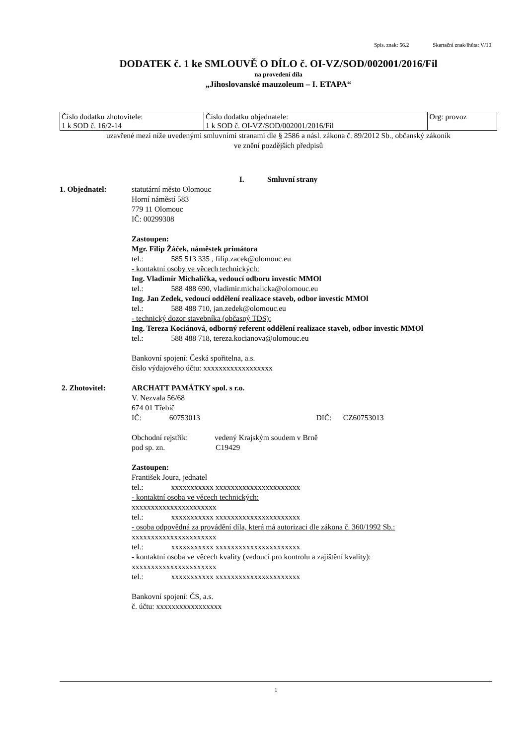Spis. znak: 56.2 Skartační znak/lhůta: V/10
DODATEK č. 1 ke SMLOUVĚ O DÍLO č. OI-VZ/SOD/002001/2016/Fil
na provedení díla
„Jihoslovanské mauzoleum – I. ETAPA“
| Číslo dodatku zhotovitele: 1 k SOD č. 16/2-14 | Číslo dodatku objednatele: 1 k SOD č. OI-VZ/SOD/002001/2016/Fil | Org: provoz |
uzavřené mezi níže uvedenými smluvními stranami dle § 2586 a násl. zákona č. 89/2012 Sb., občanský zákoník
ve znění pozdějších předpisů
I. Smluvní strany
1. Objednatel: statutární město Olomouc
Horní náměstí 583
779 11 Olomouc
IČ: 00299308
Zastoupen:
Mgr. Filip Žáček, náměstek primátora
tel.: 585 513 335 , filip.zacek@olomouc.eu
- kontaktní osoby ve věcech technických:
Ing. Vladimír Michalička, vedoucí odboru investic MMOl
tel.: 588 488 690, vladimir.michalicka@olomouc.eu
Ing. Jan Zedek, vedoucí oddělení realizace staveb, odbor investic MMOl
tel.: 588 488 710, jan.zedek@olomouc.eu
- technický dozor stavebníka (občasný TDS):
Ing. Tereza Kociánová, odborný referent oddělení realizace staveb, odbor investic MMOl
tel.: 588 488 718, tereza.kocianova@olomouc.eu
Bankovní spojení: Česká spořitelna, a.s.
číslo výdajového účtu: xxxxxxxxxxxxxxxxxx
2. Zhotovitel: ARCHATT PAMÁTKY spol. s r.o.
V. Nezvala 56/68
674 01 Třebíč
IČ: 60753013 DIČ: CZ60753013
Obchodní rejstřík: vedený Krajským soudem v Brně
pod sp. zn. C19429
Zastoupen:
František Joura, jednatel
tel.: xxxxxxxxxxx xxxxxxxxxxxxxxxxxxxxxx
- kontaktní osoba ve věcech technických:
xxxxxxxxxxxxxxxxxxxxxx
tel.: xxxxxxxxxxx xxxxxxxxxxxxxxxxxxxxxx
- osoba odpovědná za provádění díla, která má autorizaci dle zákona č. 360/1992 Sb.:
xxxxxxxxxxxxxxxxxxxxxx
tel.: xxxxxxxxxxx xxxxxxxxxxxxxxxxxxxxxx
- kontaktní osoba ve věcech kvality (vedoucí pro kontrolu a zajištění kvality):
xxxxxxxxxxxxxxxxxxxxxx
tel.: xxxxxxxxxxx xxxxxxxxxxxxxxxxxxxxxx
Bankovní spojení: ČS, a.s.
č. účtu: xxxxxxxxxxxxxxxxx
1